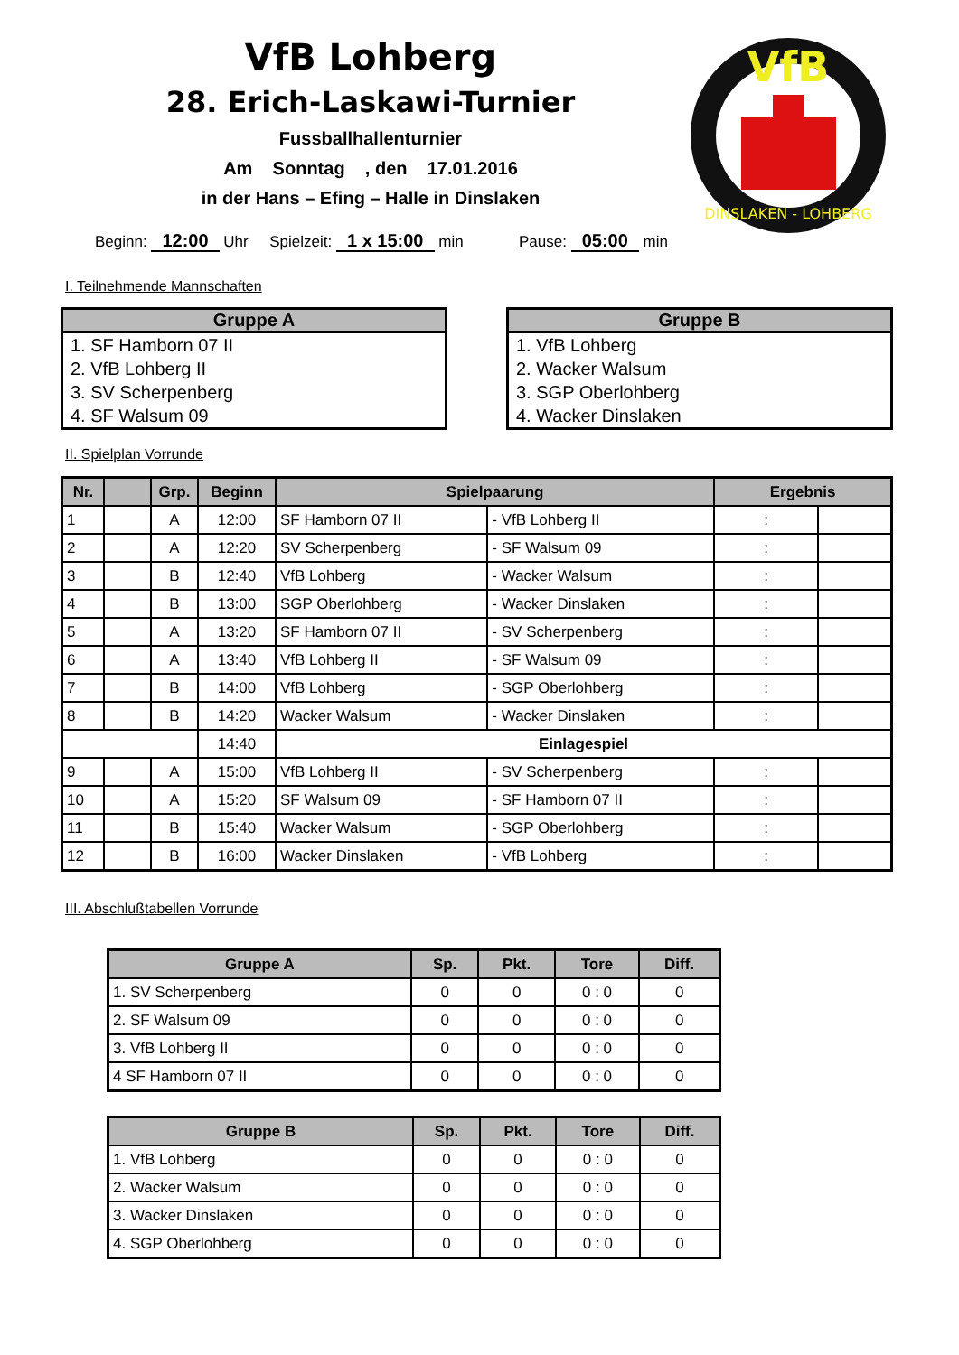VfB Lohberg
28. Erich-Laskawi-Turnier
Fussballhallenturnier
Am Sonntag , den 17.01.2016
in der Hans – Efing – Halle in Dinslaken
VfB
DINSLAKEN - LOHBERG
Beginn: 12:00 Uhr Spielzeit: 1 x 15:00 min Pause: 05:00 min
I. Teilnehmende Mannschaften
| Gruppe A |
| --- |
| 1. SF Hamborn 07 II |
| 2. VfB Lohberg II |
| 3. SV Scherpenberg |
| 4. SF Walsum 09 |
| Gruppe B |
| --- |
| 1. VfB Lohberg |
| 2. Wacker Walsum |
| 3. SGP Oberlohberg |
| 4. Wacker Dinslaken |
II. Spielplan Vorrunde
| Nr. | | Grp. | Beginn | Spielpaarung | | Ergebnis | |
| --- | --- | --- | --- | --- | --- | --- | --- |
| 1 | | A | 12:00 | SF Hamborn 07 II | - VfB Lohberg II | : | |
| 2 | | A | 12:20 | SV Scherpenberg | - SF Walsum 09 | : | |
| 3 | | B | 12:40 | VfB Lohberg | - Wacker Walsum | : | |
| 4 | | B | 13:00 | SGP Oberlohberg | - Wacker Dinslaken | : | |
| 5 | | A | 13:20 | SF Hamborn 07 II | - SV Scherpenberg | : | |
| 6 | | A | 13:40 | VfB Lohberg II | - SF Walsum 09 | : | |
| 7 | | B | 14:00 | VfB Lohberg | - SGP Oberlohberg | : | |
| 8 | | B | 14:20 | Wacker Walsum | - Wacker Dinslaken | : | |
| | | | 14:40 | Einlagespiel | | | |
| 9 | | A | 15:00 | VfB Lohberg II | - SV Scherpenberg | : | |
| 10 | | A | 15:20 | SF Walsum 09 | - SF Hamborn 07 II | : | |
| 11 | | B | 15:40 | Wacker Walsum | - SGP Oberlohberg | : | |
| 12 | | B | 16:00 | Wacker Dinslaken | - VfB Lohberg | : | |
III. Abschlußtabellen Vorrunde
| Gruppe A | Sp. | Pkt. | Tore | Diff. |
| --- | --- | --- | --- | --- |
| 1. SV Scherpenberg | 0 | 0 | 0 : 0 | 0 |
| 2. SF Walsum 09 | 0 | 0 | 0 : 0 | 0 |
| 3. VfB Lohberg II | 0 | 0 | 0 : 0 | 0 |
| 4 SF Hamborn 07 II | 0 | 0 | 0 : 0 | 0 |
| Gruppe B | Sp. | Pkt. | Tore | Diff. |
| --- | --- | --- | --- | --- |
| 1. VfB Lohberg | 0 | 0 | 0 : 0 | 0 |
| 2. Wacker Walsum | 0 | 0 | 0 : 0 | 0 |
| 3. Wacker Dinslaken | 0 | 0 | 0 : 0 | 0 |
| 4. SGP Oberlohberg | 0 | 0 | 0 : 0 | 0 |